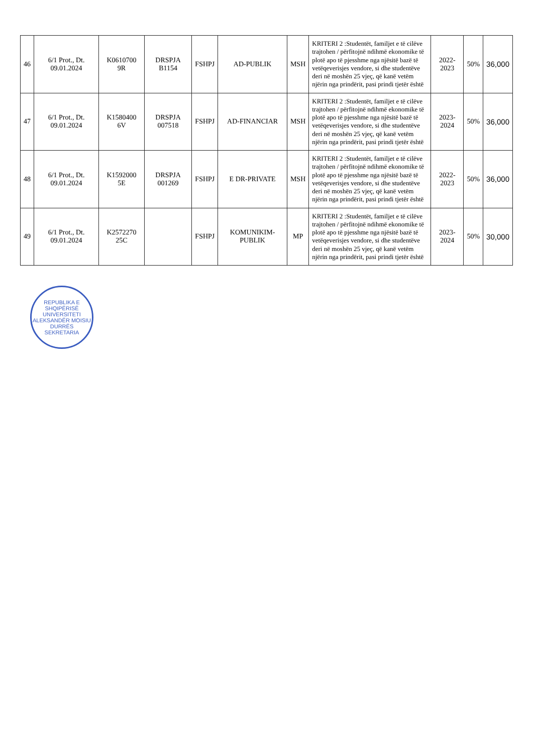| 46 | 6/1 Prot., Dt. 09.01.2024 | K0610700 9R | DRSPJA B1154 | FSHPJ | AD-PUBLIK | MSH | KRITERI 2 :Studentët, familjet e të cilëve trajtohen / përfitojnë ndihmë ekonomike të plotë apo të pjesshme nga njësitë bazë të vetëqeverisjes vendore, si dhe studentëve deri në moshën 25 vjeç, që kanë vetëm njërin nga prindërit, pasi prindi tjetër është | 2022-2023 | 50% | 36,000 |
| 47 | 6/1 Prot., Dt. 09.01.2024 | K1580400 6V | DRSPJA 007518 | FSHPJ | AD-FINANCIAR | MSH | KRITERI 2 :Studentët, familjet e të cilëve trajtohen / përfitojnë ndihmë ekonomike të plotë apo të pjesshme nga njësitë bazë të vetëqeverisjes vendore, si dhe studentëve deri në moshën 25 vjeç, që kanë vetëm njërin nga prindërit, pasi prindi tjetër është | 2023-2024 | 50% | 36,000 |
| 48 | 6/1 Prot., Dt. 09.01.2024 | K1592000 5E | DRSPJA 001269 | FSHPJ | E DR-PRIVATE | MSH | KRITERI 2 :Studentët, familjet e të cilëve trajtohen / përfitojnë ndihmë ekonomike të plotë apo të pjesshme nga njësitë bazë të vetëqeverisjes vendore, si dhe studentëve deri në moshën 25 vjeç, që kanë vetëm njërin nga prindërit, pasi prindi tjetër është | 2022-2023 | 50% | 36,000 |
| 49 | 6/1 Prot., Dt. 09.01.2024 | K2572270 25C | | FSHPJ | KOMUNIKIM-PUBLIK | MP | KRITERI 2 :Studentët, familjet e të cilëve trajtohen / përfitojnë ndihmë ekonomike të plotë apo të pjesshme nga njësitë bazë të vetëqeverisjes vendore, si dhe studentëve deri në moshën 25 vjeç, që kanë vetëm njërin nga prindërit, pasi prindi tjetër është | 2023-2024 | 50% | 30,000 |
REPUBLIKA E SHQIPËRISË
UNIVERSITETI ALEKSANDËR MOISIU
DURRËS
SEKRETARIA